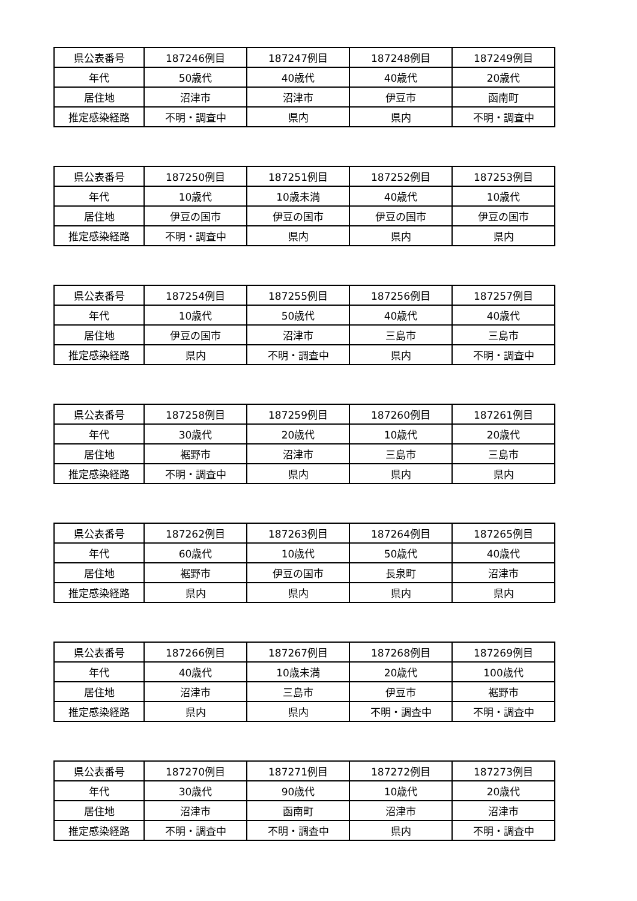| 県公表番号 | 187246例目 | 187247例目 | 187248例目 | 187249例目 |
| 年代 | 50歳代 | 40歳代 | 40歳代 | 20歳代 |
| 居住地 | 沼津市 | 沼津市 | 伊豆市 | 函南町 |
| 推定感染経路 | 不明・調査中 | 県内 | 県内 | 不明・調査中 |
| 県公表番号 | 187250例目 | 187251例目 | 187252例目 | 187253例目 |
| 年代 | 10歳代 | 10歳未満 | 40歳代 | 10歳代 |
| 居住地 | 伊豆の国市 | 伊豆の国市 | 伊豆の国市 | 伊豆の国市 |
| 推定感染経路 | 不明・調査中 | 県内 | 県内 | 県内 |
| 県公表番号 | 187254例目 | 187255例目 | 187256例目 | 187257例目 |
| 年代 | 10歳代 | 50歳代 | 40歳代 | 40歳代 |
| 居住地 | 伊豆の国市 | 沼津市 | 三島市 | 三島市 |
| 推定感染経路 | 県内 | 不明・調査中 | 県内 | 不明・調査中 |
| 県公表番号 | 187258例目 | 187259例目 | 187260例目 | 187261例目 |
| 年代 | 30歳代 | 20歳代 | 10歳代 | 20歳代 |
| 居住地 | 裾野市 | 沼津市 | 三島市 | 三島市 |
| 推定感染経路 | 不明・調査中 | 県内 | 県内 | 県内 |
| 県公表番号 | 187262例目 | 187263例目 | 187264例目 | 187265例目 |
| 年代 | 60歳代 | 10歳代 | 50歳代 | 40歳代 |
| 居住地 | 裾野市 | 伊豆の国市 | 長泉町 | 沼津市 |
| 推定感染経路 | 県内 | 県内 | 県内 | 県内 |
| 県公表番号 | 187266例目 | 187267例目 | 187268例目 | 187269例目 |
| 年代 | 40歳代 | 10歳未満 | 20歳代 | 100歳代 |
| 居住地 | 沼津市 | 三島市 | 伊豆市 | 裾野市 |
| 推定感染経路 | 県内 | 県内 | 不明・調査中 | 不明・調査中 |
| 県公表番号 | 187270例目 | 187271例目 | 187272例目 | 187273例目 |
| 年代 | 30歳代 | 90歳代 | 10歳代 | 20歳代 |
| 居住地 | 沼津市 | 函南町 | 沼津市 | 沼津市 |
| 推定感染経路 | 不明・調査中 | 不明・調査中 | 県内 | 不明・調査中 |